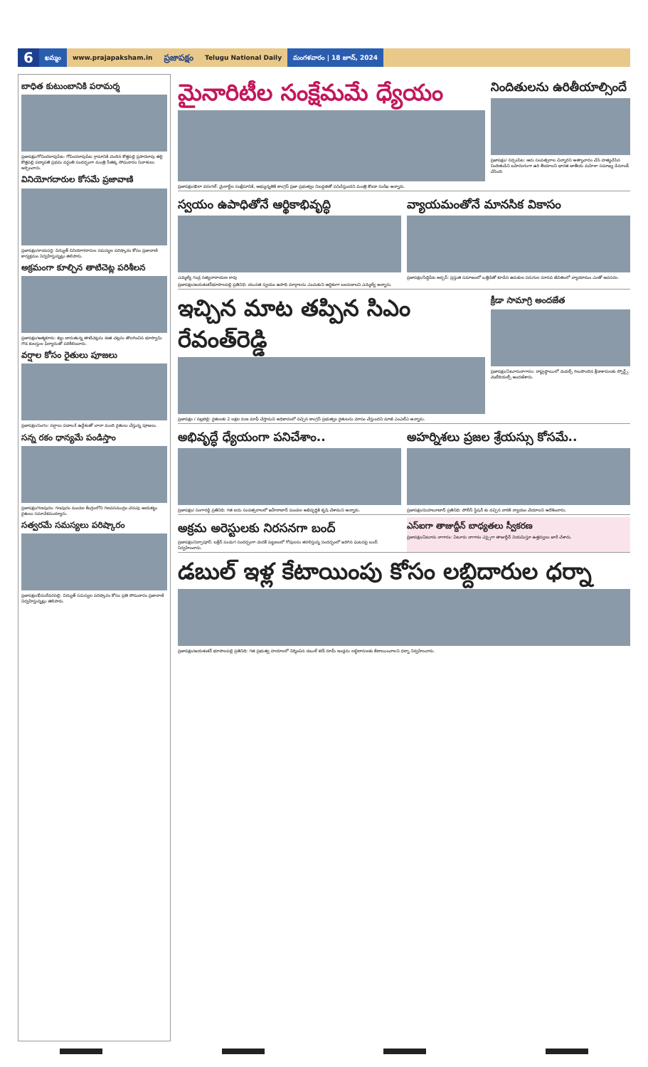6 ఖమ్మం
www.prajapaksham.in
ప్రజాపక్షం
Telugu National Daily
మంగళవారం | 18 జూన్, 2024
బాధిత కుటుంబానికి పరామర్శ
ప్రజాపక్షం/గోవిందరావుపేట: గోవిందరావుపేట గ్రామానికి చెందిన కొత్తపల్లి ప్రసాదరావు తల్లి కొత్తపల్లి పద్మావతి ప్రథమ వర్ధంతి సందర్భంగా మంత్రి సీతక్క సోమవారం నివాళులు అర్పించారు.
వినియోగదారుల కోసమే ప్రజావాణి
ప్రజాపక్షం/రాయపర్తి: విద్యుత్ వినియోగదారుల సమస్యల పరిష్కారం కోసం ప్రజావాణి కార్యక్రమం నిర్వహిస్తున్నట్లు తెలిపారు.
అక్రమంగా కూల్చిన తాటిచెట్ల పరిశీలన
ప్రజాపక్షం/ఆత్మకూరు: కల్లు బారుతున్న తాటిచెట్లను ఈత చెట్లను తొలగించిన భూస్వామి గౌడ కులస్తుల ఫిర్యాదుతో పరిశీలించారు.
వర్షాల కోసం రైతులు పూజలు
ప్రజాపక్షం/సంగెం: వర్షాలు పడాలనే ఉద్దేశంతో చాలా మంది రైతులు చేస్తున్న పూజలు.
సన్న రకం ధాన్యమే పండిస్తాం
ప్రజాపక్షం/గణపురం: గణపురం మండల కేంద్రంలోని గణపసముద్రం చెరువు ఆయకట్టు రైతులు సమావేశమయ్యారు.
సత్వరమే సమస్యలు పరిష్కారం
ప్రజాపక్షం/భీమదేవరపల్లి: విద్యుత్ సమస్యల పరిష్కారం కోసం ప్రతి సోమవారం ప్రజావాణి నిర్వహిస్తున్నట్లు తెలిపారు.
మైనారిటీల సంక్షేమమే ధ్యేయం
ప్రజాపక్షం/ఖిలా వరంగల్: మైనార్టీల సంక్షేమానికి, అభ్యున్నతికి కాంగ్రెస్ ప్రజా ప్రభుత్వం నిబద్ధతతో పనిచేస్తుందని మంత్రి కొండా సురేఖ అన్నారు.
నిందితులను ఉరితీయాల్సిందే
ప్రజాపక్షం/ నర్సంపేట: ఆరు సంవత్సరాల చిన్నారిని అత్యాచారం చేసి హత్యచేసిన నిందితుడిని బహిరంగంగా ఉరి తీయాలని భారత జాతీయ మహిళా సమాఖ్య డిమాండ్ చేసింది.
స్వయం ఉపాధితోనే ఆర్థికాభివృద్ధి
ఎమ్మెల్యే గండ్ర సత్యనారాయణ రావు
ప్రజాపక్షం/జయశంకర్‌భూపాలపల్లి ప్రతినిధి: యువత స్వయం ఉపాధి మార్గాలను ఎంచుకుని ఆర్థికంగా బలపడాలని ఎమ్మెల్యే అన్నారు.
వ్యాయమంతోనే మానసిక వికాసం
ప్రజాపక్షం/సిద్దిపేట అర్బన్: ప్రస్తుత సమాజంలో ఒత్తిడితో కూడిన ఉరుకుల పరుగుల మానవ జీవితంలో వ్యాయామం ఎంతో అవసరం.
ఇచ్చిన మాట తప్పిన సిఎం రేవంత్‌రెడ్డి
ప్రజాపక్షం / నల్లబెల్లి: రైతులకు 2 లక్షల రుణ మాఫీ చేస్తామని అధికారంలో వచ్చిన కాంగ్రెస్ ప్రభుత్వం రైతులను మోసం చేస్తుందని మాజీ ఎంఎల్‌ఎ అన్నారు.
క్రీడా సామాగ్రి అందజేత
ప్రజాపక్షం/ఏటూరునాగారం: రాష్ట్రస్థాయిలో మెడల్స్ గెలుపొందిన క్రీడాకారులకు స్పోర్ట్స్ మెటీరియల్స్ అందజేశారు.
అభివృద్ధే ధ్యేయంగా పనిచేశాం..
ప్రజాపక్షం/ సంగారెడ్డి ప్రతినిధి: గత ఐదు సంవత్సరాలలో జహీరాబాద్ మండల అభివృద్ధికి కృషి చేశామని అన్నారు.
అహర్నిశలు ప్రజల శ్రేయస్సు కోసమే..
ప్రజాపక్షం/మహబూబాద్ ప్రతినిధి: పోలీస్ స్టేషన్ కు వచ్చిన వారికి న్యాయం చేయాలని ఆదేశించారు.
అక్రమ అరెస్టులకు నిరసనగా బంద్
ప్రజాపక్షం/నర్సాపూర్: బక్రీద్ పండుగ సందర్భంగా మెదక్ పట్టణంలో గోవులను తరలిస్తున్న సందర్భంలో జరిగిన ఘటనపై బంద్ నిర్వహించారు.
ఎస్ఐగా తాజుద్దీన్ బాధ్యతలు స్వీకరణ
ప్రజాపక్షం/ఏటూరు నాగారం: ఏటూరు నాగారం ఎస్సైగా తాజుద్దీన్ నియమిస్తూ ఉత్తర్వులు జారీ చేశారు.
డబుల్ ఇళ్ల కేటాయింపు కోసం లబ్దిదారుల ధర్నా
ప్రజాపక్షం/జయశంకర్ భూపాలపల్లి ప్రతినిధి: గత ప్రభుత్వ హయాంలో నిర్మించిన డబుల్ బెడ్ రూమ్ ఇండ్లను లబ్ధిదారులకు కేటాయించాలని ధర్నా నిర్వహించారు.